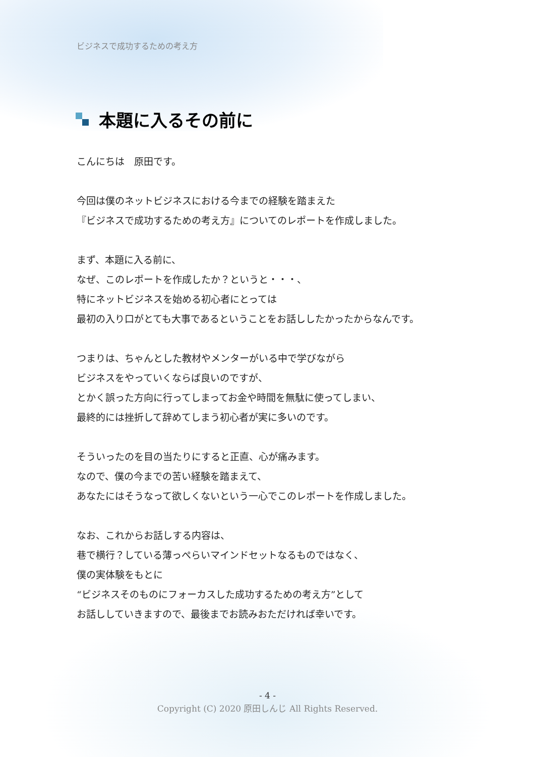ビジネスで成功するための考え方
本題に入るその前に
こんにちは　原田です。
今回は僕のネットビジネスにおける今までの経験を踏まえた
『ビジネスで成功するための考え方』についてのレポートを作成しました。
まず、本題に入る前に、
なぜ、このレポートを作成したか？というと・・・、
特にネットビジネスを始める初心者にとっては
最初の入り口がとても大事であるということをお話ししたかったからなんです。
つまりは、ちゃんとした教材やメンターがいる中で学びながら
ビジネスをやっていくならば良いのですが、
とかく誤った方向に行ってしまってお金や時間を無駄に使ってしまい、
最終的には挫折して辞めてしまう初心者が実に多いのです。
そういったのを目の当たりにすると正直、心が痛みます。
なので、僕の今までの苦い経験を踏まえて、
あなたにはそうなって欲しくないという一心でこのレポートを作成しました。
なお、これからお話しする内容は、
巷で横行？している薄っぺらいマインドセットなるものではなく、
僕の実体験をもとに
“ビジネスそのものにフォーカスした成功するための考え方”として
お話ししていきますので、最後までお読みおただければ幸いです。
- 4 -
Copyright (C) 2020 原田しんじ All Rights Reserved.